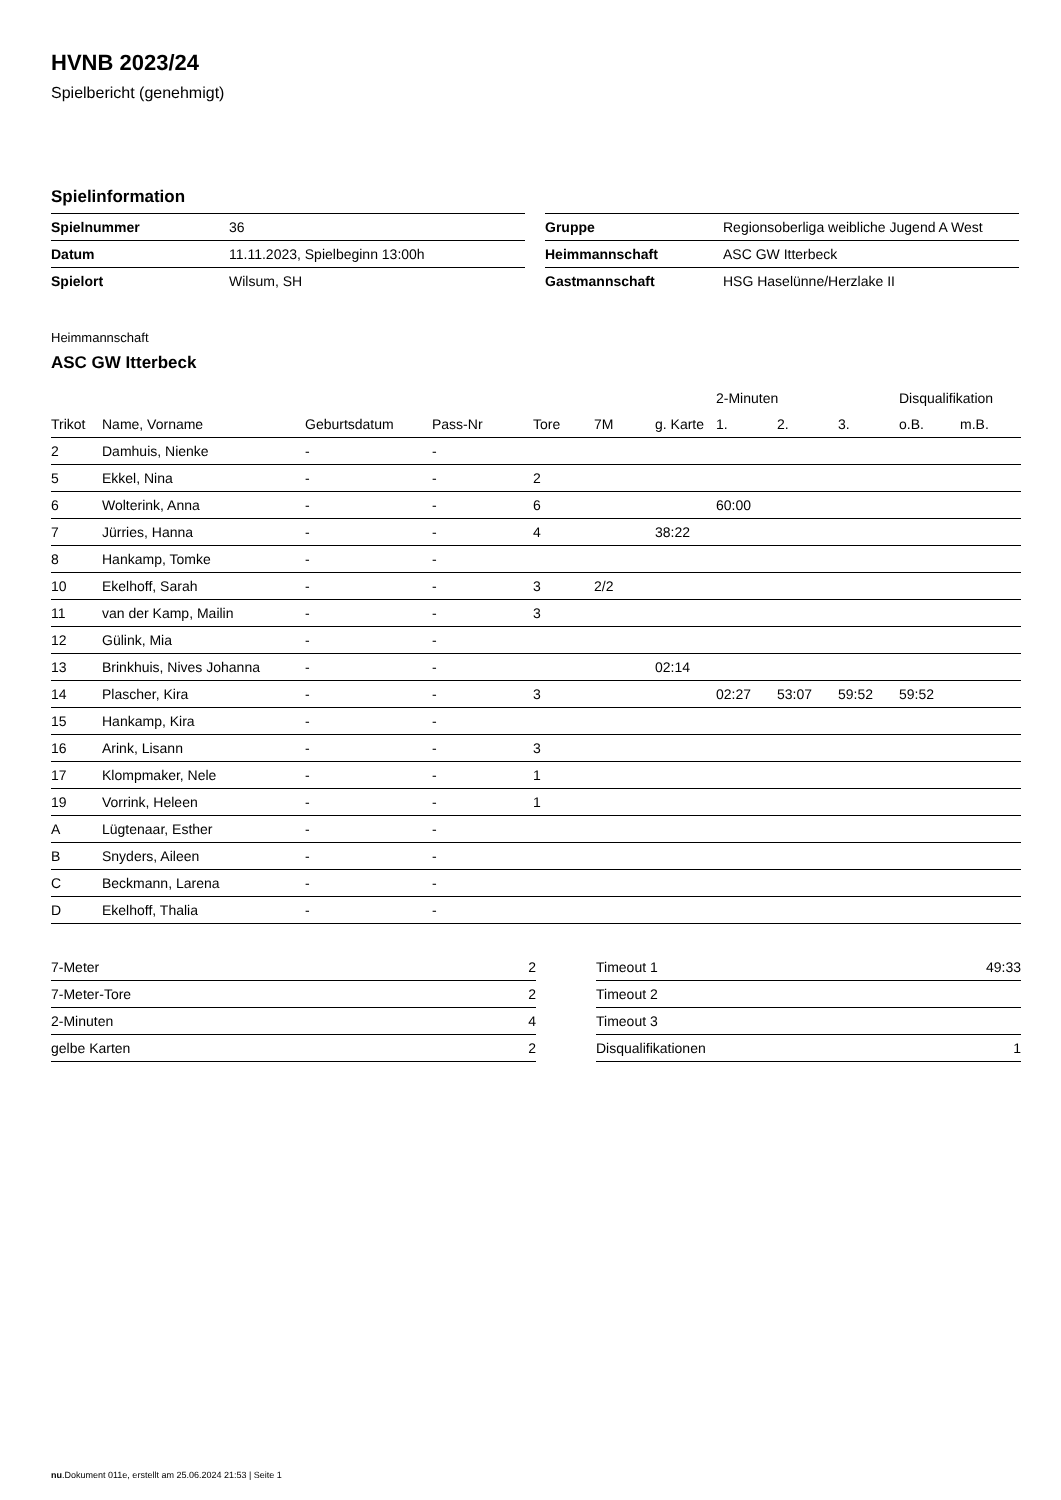HVNB 2023/24
Spielbericht (genehmigt)
Spielinformation
| Spielnummer | 36 |
| Datum | 11.11.2023, Spielbeginn 13:00h |
| Spielort | Wilsum, SH |
| Gruppe | Regionsoberliga weibliche Jugend A West |
| Heimmannschaft | ASC GW Itterbeck |
| Gastmannschaft | HSG Haselünne/Herzlake II |
Heimmannschaft
ASC GW Itterbeck
| | | | | | | | 2-Minuten | | | Disqualifikation | |
| --- | --- | --- | --- | --- | --- | --- | --- | --- | --- | --- | --- |
| Trikot | Name, Vorname | Geburtsdatum | Pass-Nr | Tore | 7M | g. Karte | 1. | 2. | 3. | o.B. | m.B. |
| 2 | Damhuis, Nienke | - | - | | | | | | | | |
| 5 | Ekkel, Nina | - | - | 2 | | | | | | | |
| 6 | Wolterink, Anna | - | - | 6 | | | 60:00 | | | | |
| 7 | Jürries, Hanna | - | - | 4 | | 38:22 | | | | | |
| 8 | Hankamp, Tomke | - | - | | | | | | | | |
| 10 | Ekelhoff, Sarah | - | - | 3 | 2/2 | | | | | | |
| 11 | van der Kamp, Mailin | - | - | 3 | | | | | | | |
| 12 | Gülink, Mia | - | - | | | | | | | | |
| 13 | Brinkhuis, Nives Johanna | - | - | | | 02:14 | | | | | |
| 14 | Plascher, Kira | - | - | 3 | | | 02:27 | 53:07 | 59:52 | 59:52 | |
| 15 | Hankamp, Kira | - | - | | | | | | | | |
| 16 | Arink, Lisann | - | - | 3 | | | | | | | |
| 17 | Klompmaker, Nele | - | - | 1 | | | | | | | |
| 19 | Vorrink, Heleen | - | - | 1 | | | | | | | |
| A | Lügtenaar, Esther | - | - | | | | | | | | |
| B | Snyders, Aileen | - | - | | | | | | | | |
| C | Beckmann, Larena | - | - | | | | | | | | |
| D | Ekelhoff, Thalia | - | - | | | | | | | | |
| 7-Meter | 2 |
| 7-Meter-Tore | 2 |
| 2-Minuten | 4 |
| gelbe Karten | 2 |
| Timeout 1 | 49:33 |
| Timeout 2 | |
| Timeout 3 | |
| Disqualifikationen | 1 |
nu.Dokument 011e, erstellt am 25.06.2024 21:53 | Seite 1